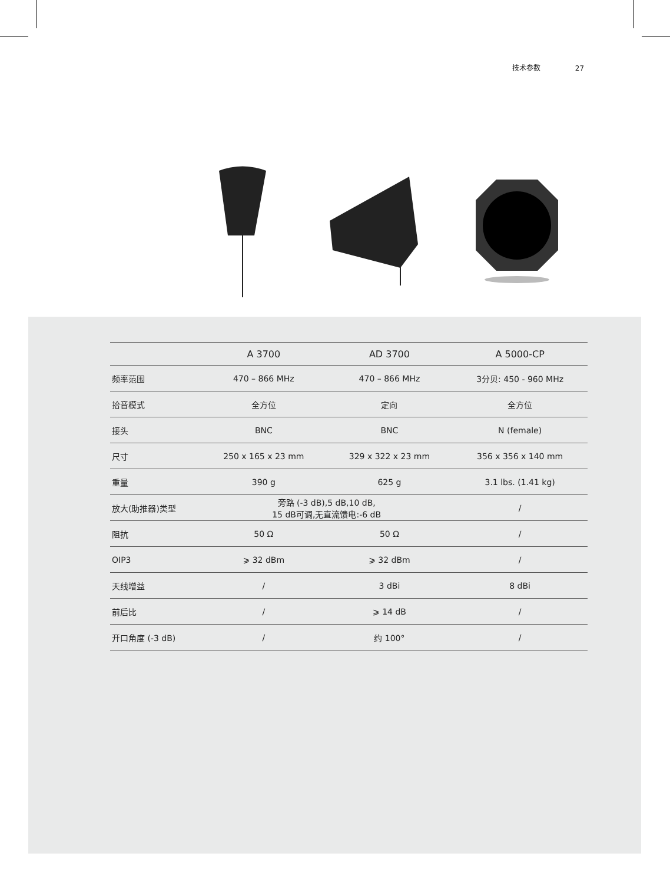技术参数 27
| | A 3700 | AD 3700 | A 5000-CP |
| --- | --- | --- | --- |
| 频率范围 | 470 – 866 MHz | 470 – 866 MHz | 3分贝: 450 - 960 MHz |
| 拾音模式 | 全方位 | 定向 | 全方位 |
| 接头 | BNC | BNC | N (female) |
| 尺寸 | 250 x 165 x 23 mm | 329 x 322 x 23 mm | 356 x 356 x 140 mm |
| 重量 | 390 g | 625 g | 3.1 lbs. (1.41 kg) |
| 放大(助推器)类型 | 旁路 (-3 dB),5 dB,10 dB, 15 dB可调,无直流馈电:-6 dB | | / |
| 阻抗 | 50 Ω | 50 Ω | / |
| OIP3 | ⩾ 32 dBm | ⩾ 32 dBm | / |
| 天线增益 | / | 3 dBi | 8 dBi |
| 前后比 | / | ⩾ 14 dB | / |
| 开口角度 (-3 dB) | / | 约 100° | / |